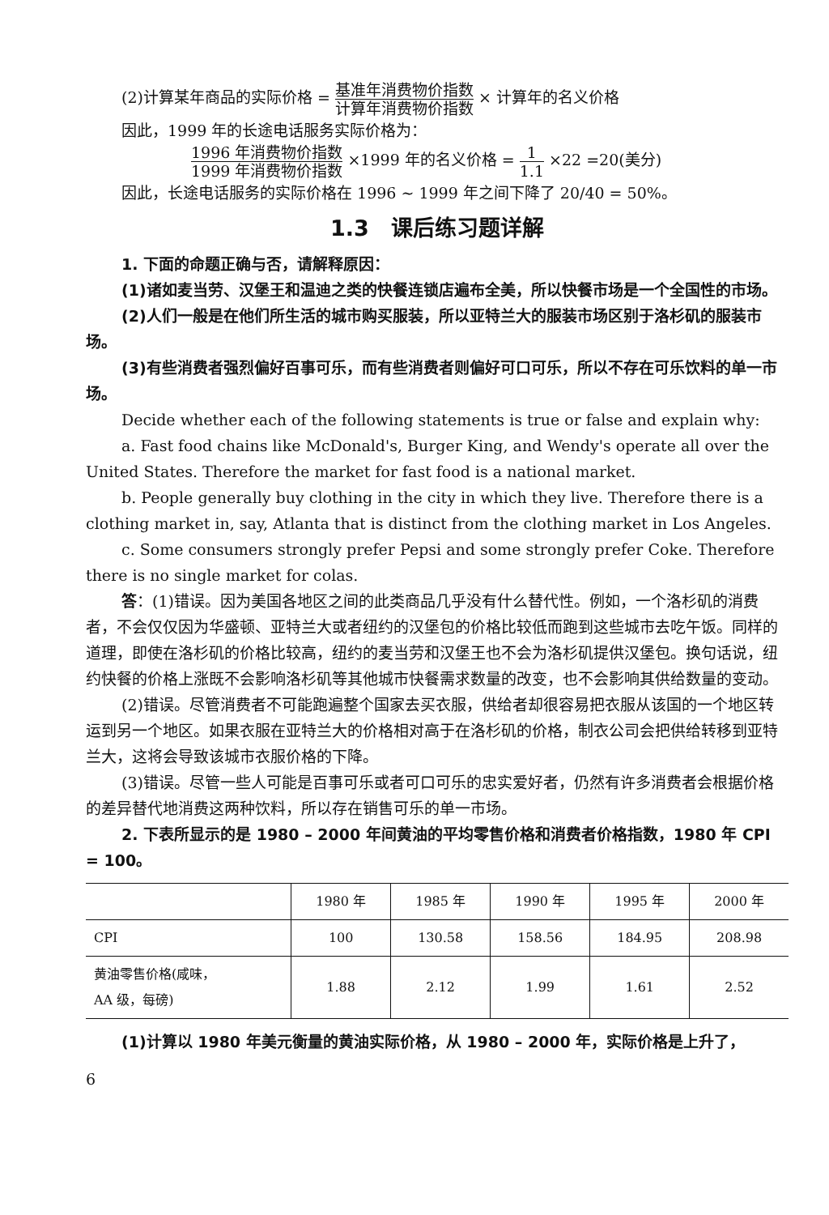(2)计算某年商品的实际价格 = 基准年消费物价指数 计算年消费物价指数 × 计算年的名义价格
因此，1999 年的长途电话服务实际价格为：
1996 年消费物价指数 1999 年消费物价指数 ×1999 年的名义价格 = 1 1.1 ×22 =20(美分)
因此，长途电话服务的实际价格在 1996 ~ 1999 年之间下降了 20/40 = 50%。
1.3　课后练习题详解
1. 下面的命题正确与否，请解释原因：
(1)诸如麦当劳、汉堡王和温迪之类的快餐连锁店遍布全美，所以快餐市场是一个全国性的市场。
(2)人们一般是在他们所生活的城市购买服装，所以亚特兰大的服装市场区别于洛杉矶的服装市场。
(3)有些消费者强烈偏好百事可乐，而有些消费者则偏好可口可乐，所以不存在可乐饮料的单一市场。
Decide whether each of the following statements is true or false and explain why:
a. Fast food chains like McDonald's, Burger King, and Wendy's operate all over the United States. Therefore the market for fast food is a national market.
b. People generally buy clothing in the city in which they live. Therefore there is a clothing market in, say, Atlanta that is distinct from the clothing market in Los Angeles.
c. Some consumers strongly prefer Pepsi and some strongly prefer Coke. Therefore there is no single market for colas.
答：(1)错误。因为美国各地区之间的此类商品几乎没有什么替代性。例如，一个洛杉矶的消费者，不会仅仅因为华盛顿、亚特兰大或者纽约的汉堡包的价格比较低而跑到这些城市去吃午饭。同样的道理，即使在洛杉矶的价格比较高，纽约的麦当劳和汉堡王也不会为洛杉矶提供汉堡包。换句话说，纽约快餐的价格上涨既不会影响洛杉矶等其他城市快餐需求数量的改变，也不会影响其供给数量的变动。
(2)错误。尽管消费者不可能跑遍整个国家去买衣服，供给者却很容易把衣服从该国的一个地区转运到另一个地区。如果衣服在亚特兰大的价格相对高于在洛杉矶的价格，制衣公司会把供给转移到亚特兰大，这将会导致该城市衣服价格的下降。
(3)错误。尽管一些人可能是百事可乐或者可口可乐的忠实爱好者，仍然有许多消费者会根据价格的差异替代地消费这两种饮料，所以存在销售可乐的单一市场。
2. 下表所显示的是 1980 – 2000 年间黄油的平均零售价格和消费者价格指数，1980 年 CPI = 100。
| | 1980 年 | 1985 年 | 1990 年 | 1995 年 | 2000 年 |
| --- | --- | --- | --- | --- | --- |
| CPI | 100 | 130.58 | 158.56 | 184.95 | 208.98 |
| 黄油零售价格(咸味， AA 级，每磅) | 1.88 | 2.12 | 1.99 | 1.61 | 2.52 |
(1)计算以 1980 年美元衡量的黄油实际价格，从 1980 – 2000 年，实际价格是上升了，
6